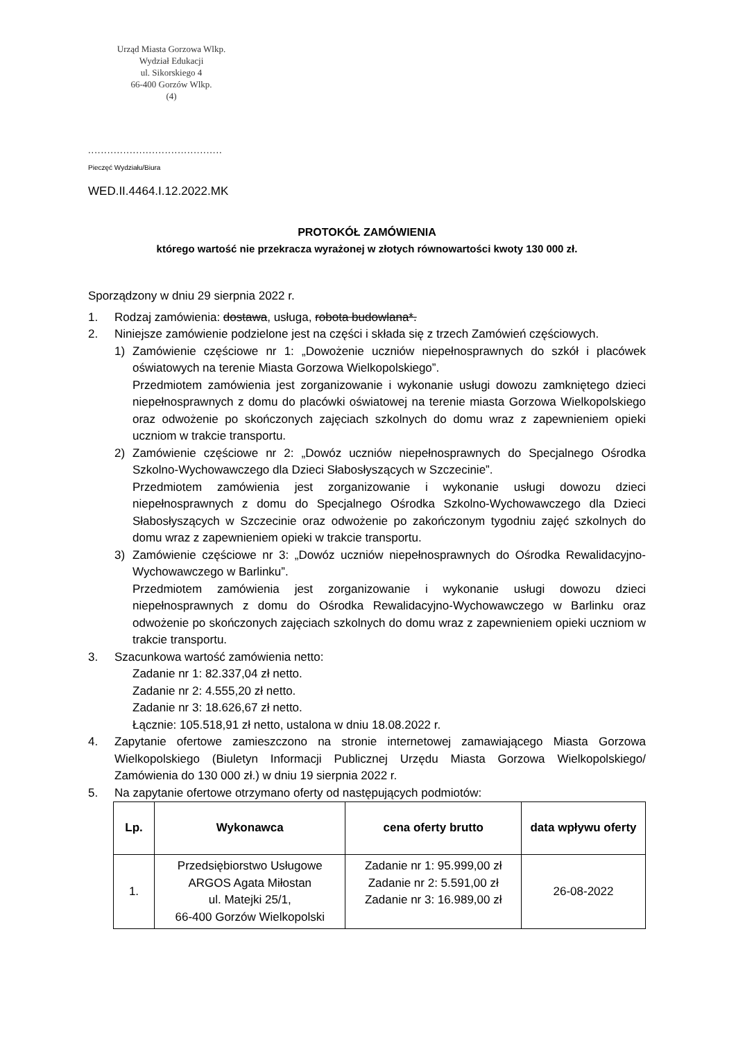Urząd Miasta Gorzowa Wlkp.
Wydział Edukacji
ul. Sikorskiego 4
66-400 Gorzów Wlkp.
(4)
..........................................
Pieczęć Wydziału/Biura
WED.II.4464.I.12.2022.MK
PROTOKÓŁ ZAMÓWIENIA
którego wartość nie przekracza wyrażonej w złotych równowartości kwoty 130 000 zł.
Sporządzony w dniu 29 sierpnia 2022 r.
1. Rodzaj zamówienia: dostawa, usługa, robota budowlana*.
2. Niniejsze zamówienie podzielone jest na części i składa się z trzech Zamówień częściowych.
1) Zamówienie częściowe nr 1: „Dowożenie uczniów niepełnosprawnych do szkół i placówek oświatowych na terenie Miasta Gorzowa Wielkopolskiego”.
Przedmiotem zamówienia jest zorganizowanie i wykonanie usługi dowozu zamkniętego dzieci niepełnosprawnych z domu do placówki oświatowej na terenie miasta Gorzowa Wielkopolskiego oraz odwożenie po skończonych zajęciach szkolnych do domu wraz z zapewnieniem opieki uczniom w trakcie transportu.
2) Zamówienie częściowe nr 2: „Dowóz uczniów niepełnosprawnych do Specjalnego Ośrodka Szkolno-Wychowawczego dla Dzieci Słabosłyszących w Szczecinie”.
Przedmiotem zamówienia jest zorganizowanie i wykonanie usługi dowozu dzieci niepełnosprawnych z domu do Specjalnego Ośrodka Szkolno-Wychowawczego dla Dzieci Słabosłyszących w Szczecinie oraz odwożenie po zakończonym tygodniu zajęć szkolnych do domu wraz z zapewnieniem opieki w trakcie transportu.
3) Zamówienie częściowe nr 3: „Dowóz uczniów niepełnosprawnych do Ośrodka Rewalidacyjno-Wychowawczego w Barlinku”.
Przedmiotem zamówienia jest zorganizowanie i wykonanie usługi dowozu dzieci niepełnosprawnych z domu do Ośrodka Rewalidacyjno-Wychowawczego w Barlinku oraz odwożenie po skończonych zajęciach szkolnych do domu wraz z zapewnieniem opieki uczniom w trakcie transportu.
3. Szacunkowa wartość zamówienia netto:
Zadanie nr 1: 82.337,04 zł netto.
Zadanie nr 2: 4.555,20 zł netto.
Zadanie nr 3: 18.626,67 zł netto.
Łącznie: 105.518,91 zł netto, ustalona w dniu 18.08.2022 r.
4. Zapytanie ofertowe zamieszczono na stronie internetowej zamawiającego Miasta Gorzowa Wielkopolskiego (Biuletyn Informacji Publicznej Urzędu Miasta Gorzowa Wielkopolskiego/ Zamówienia do 130 000 zł.) w dniu 19 sierpnia 2022 r.
5. Na zapytanie ofertowe otrzymano oferty od następujących podmiotów:
| Lp. | Wykonawca | cena oferty brutto | data wpływu oferty |
| --- | --- | --- | --- |
| 1. | Przedsiębiorstwo Usługowe ARGOS Agata Miłostan ul. Matejki 25/1, 66-400 Gorzów Wielkopolski | Zadanie nr 1: 95.999,00 zł Zadanie nr 2: 5.591,00 zł Zadanie nr 3: 16.989,00 zł | 26-08-2022 |